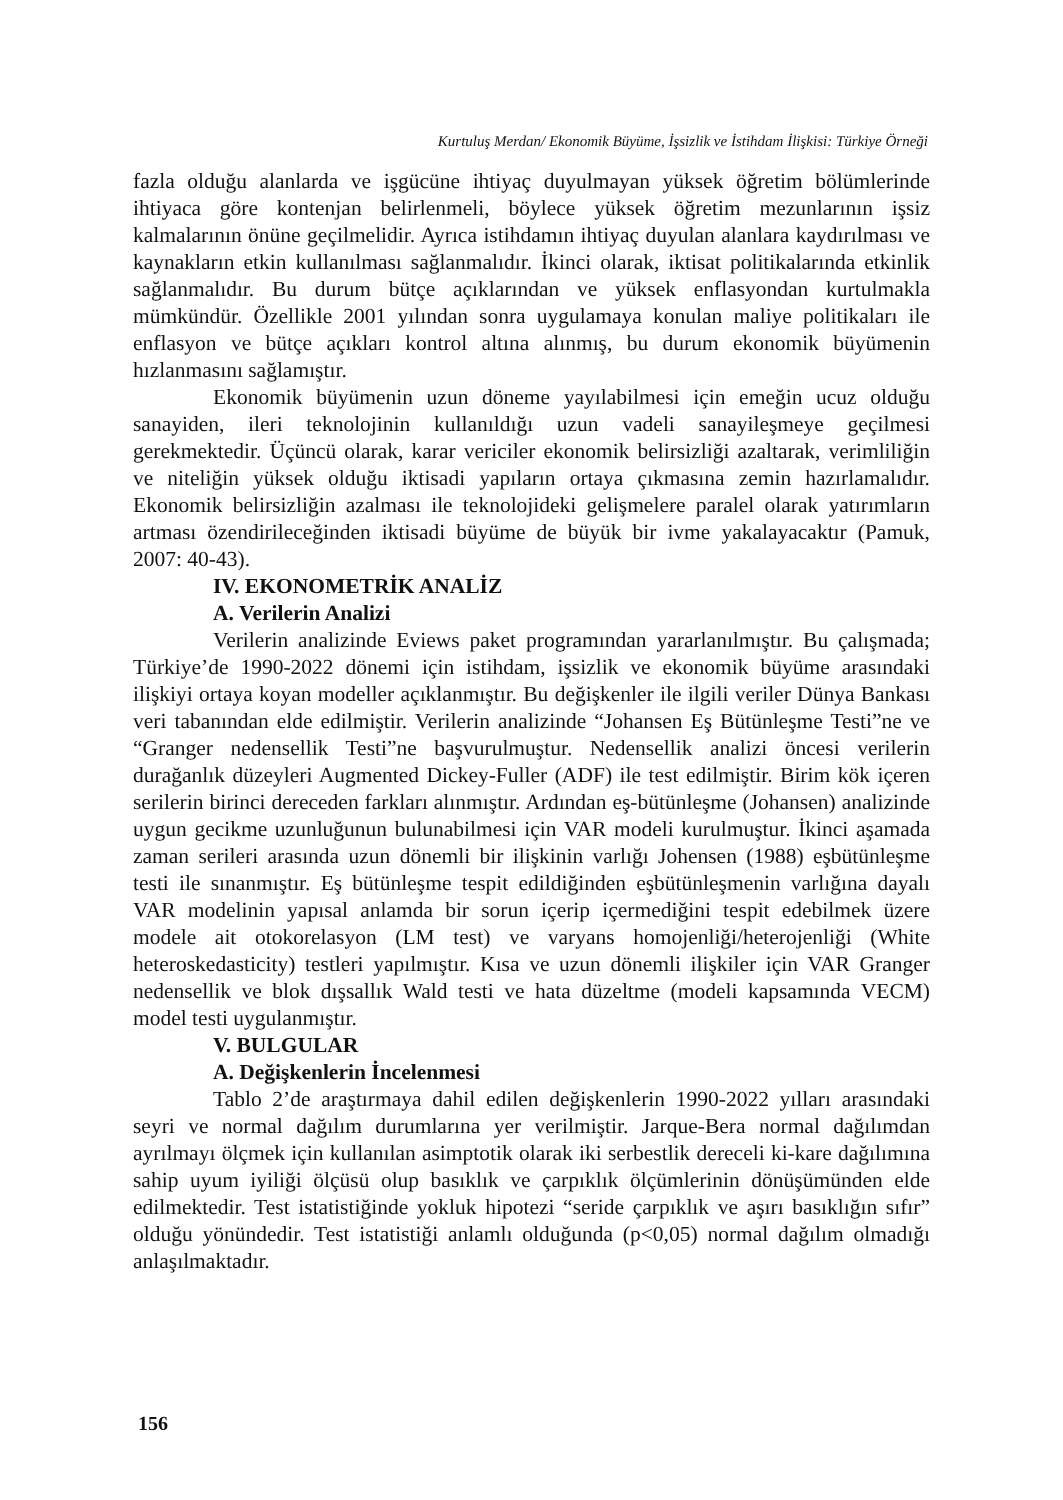Kurtuluş Merdan/ Ekonomik Büyüme, İşsizlik ve İstihdam İlişkisi: Türkiye Örneği
fazla olduğu alanlarda ve işgücüne ihtiyaç duyulmayan yüksek öğretim bölümlerinde ihtiyaca göre kontenjan belirlenmeli, böylece yüksek öğretim mezunlarının işsiz kalmalarının önüne geçilmelidir. Ayrıca istihdamın ihtiyaç duyulan alanlara kaydırılması ve kaynakların etkin kullanılması sağlanmalıdır. İkinci olarak, iktisat politikalarında etkinlik sağlanmalıdır. Bu durum bütçe açıklarından ve yüksek enflasyondan kurtulmakla mümkündür. Özellikle 2001 yılından sonra uygulamaya konulan maliye politikaları ile enflasyon ve bütçe açıkları kontrol altına alınmış, bu durum ekonomik büyümenin hızlanmasını sağlamıştır.
Ekonomik büyümenin uzun döneme yayılabilmesi için emeğin ucuz olduğu sanayiden, ileri teknolojinin kullanıldığı uzun vadeli sanayileşmeye geçilmesi gerekmektedir. Üçüncü olarak, karar vericiler ekonomik belirsizliği azaltarak, verimliliğin ve niteliğin yüksek olduğu iktisadi yapıların ortaya çıkmasına zemin hazırlamalıdır. Ekonomik belirsizliğin azalması ile teknolojideki gelişmelere paralel olarak yatırımların artması özendirileceğinden iktisadi büyüme de büyük bir ivme yakalayacaktır (Pamuk, 2007: 40-43).
IV. EKONOMETRİK ANALİZ
A. Verilerin Analizi
Verilerin analizinde Eviews paket programından yararlanılmıştır. Bu çalışmada; Türkiye’de 1990-2022 dönemi için istihdam, işsizlik ve ekonomik büyüme arasındaki ilişkiyi ortaya koyan modeller açıklanmıştır. Bu değişkenler ile ilgili veriler Dünya Bankası veri tabanından elde edilmiştir. Verilerin analizinde “Johansen Eş Bütünleşme Testi”ne ve “Granger nedensellik Testi”ne başvurulmuştur. Nedensellik analizi öncesi verilerin durağanlık düzeyleri Augmented Dickey-Fuller (ADF) ile test edilmiştir. Birim kök içeren serilerin birinci dereceden farkları alınmıştır. Ardından eş-bütünleşme (Johansen) analizinde uygun gecikme uzunluğunun bulunabilmesi için VAR modeli kurulmuştur. İkinci aşamada zaman serileri arasında uzun dönemli bir ilişkinin varlığı Johensen (1988) eşbütünleşme testi ile sınanmıştır. Eş bütünleşme tespit edildiğinden eşbütünleşmenin varlığına dayalı VAR modelinin yapısal anlamda bir sorun içerip içermediğini tespit edebilmek üzere modele ait otokorelasyon (LM test) ve varyans homojenliği/heterojenliği (White heteroskedasticity) testleri yapılmıştır. Kısa ve uzun dönemli ilişkiler için VAR Granger nedensellik ve blok dışsallık Wald testi ve hata düzeltme (modeli kapsamında VECM) model testi uygulanmıştır.
V. BULGULAR
A. Değişkenlerin İncelenmesi
Tablo 2’de araştırmaya dahil edilen değişkenlerin 1990-2022 yılları arasındaki seyri ve normal dağılım durumlarına yer verilmiştir. Jarque-Bera normal dağılımdan ayrılmayı ölçmek için kullanılan asimptotik olarak iki serbestlik dereceli ki-kare dağılımına sahip uyum iyiliği ölçüsü olup basıklık ve çarpıklık ölçümlerinin dönüşümünden elde edilmektedir. Test istatistiğinde yokluk hipotezi “seride çarpıklık ve aşırı basıklığın sıfır” olduğu yönündedir. Test istatistiği anlamlı olduğunda (p<0,05) normal dağılım olmadığı anlaşılmaktadır.
156